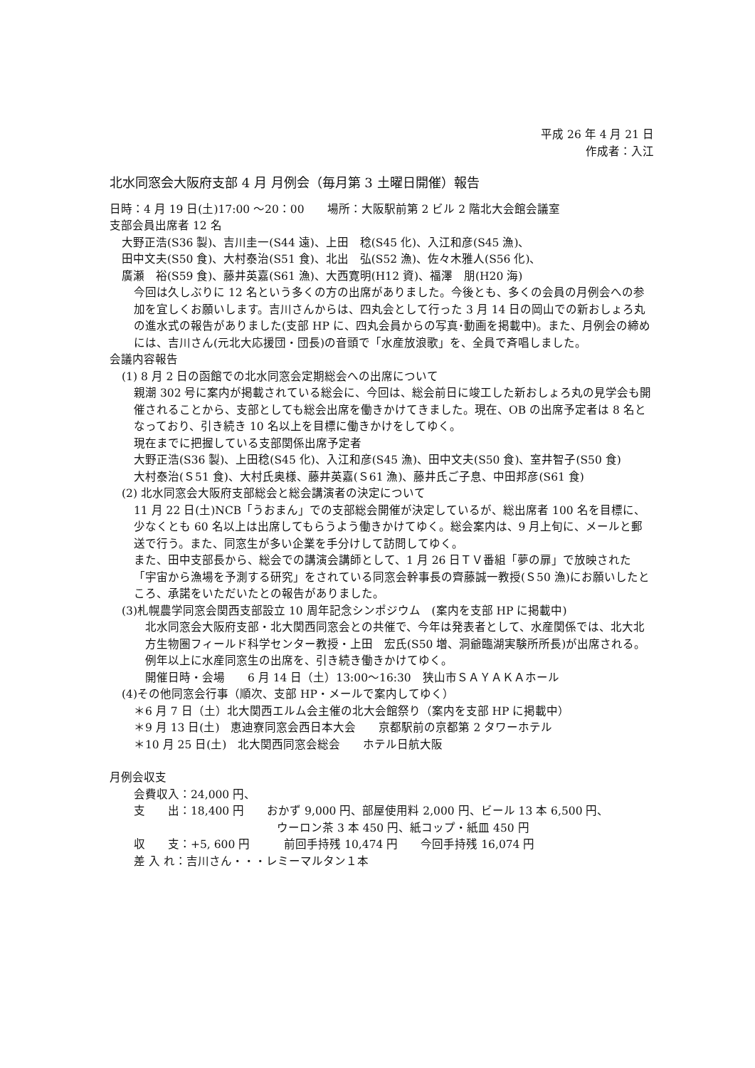平成 26 年 4 月 21 日
作成者：入江
北水同窓会大阪府支部 4 月 月例会（毎月第 3 土曜日開催）報告
日時：4 月 19 日(土)17:00 ～20：00　　場所：大阪駅前第 2 ビル 2 階北大会館会議室
支部会員出席者 12 名
大野正浩(S36 製)、吉川圭一(S44 遠)、上田　稔(S45 化)、入江和彦(S45 漁)、
田中文夫(S50 食)、大村泰治(S51 食)、北出　弘(S52 漁)、佐々木雅人(S56 化)、
廣瀬　裕(S59 食)、藤井英嘉(S61 漁)、大西寛明(H12 資)、福澤　朋(H20 海)
今回は久しぶりに 12 名という多くの方の出席がありました。今後とも、多くの会員の月例会への参加を宜しくお願いします。吉川さんからは、四丸会として行った 3 月 14 日の岡山での新おしょろ丸の進水式の報告がありました(支部 HP に、四丸会員からの写真･動画を掲載中)。また、月例会の締めには、吉川さん(元北大応援団・団長)の音頭で「水産放浪歌」を、全員で斉唱しました。
会議内容報告
(1) 8 月 2 日の函館での北水同窓会定期総会への出席について
親潮 302 号に案内が掲載されている総会に、今回は、総会前日に竣工した新おしょろ丸の見学会も開催されることから、支部としても総会出席を働きかけてきました。現在、OB の出席予定者は 8 名となっており、引き続き 10 名以上を目標に働きかけをしてゆく。
現在までに把握している支部関係出席予定者
大野正浩(S36 製)、上田稔(S45 化)、入江和彦(S45 漁)、田中文夫(S50 食)、室井智子(S50 食)
大村泰治(Ｓ51 食)、大村氏奥様、藤井英嘉(Ｓ61 漁)、藤井氏ご子息、中田邦彦(S61 食)
(2) 北水同窓会大阪府支部総会と総会講演者の決定について
11 月 22 日(土)NCB「うおまん」での支部総会開催が決定しているが、総出席者 100 名を目標に、少なくとも 60 名以上は出席してもらうよう働きかけてゆく。総会案内は、9 月上旬に、メールと郵送で行う。また、同窓生が多い企業を手分けして訪問してゆく。
また、田中支部長から、総会での講演会講師として、1 月 26 日ＴＶ番組「夢の扉」で放映された「宇宙から漁場を予測する研究」をされている同窓会幹事長の齊藤誠一教授(Ｓ50 漁)にお願いしたところ、承諾をいただいたとの報告がありました。
(3)札幌農学同窓会関西支部設立 10 周年記念シンポジウム　(案内を支部 HP に掲載中)
北水同窓会大阪府支部・北大関西同窓会との共催で、今年は発表者として、水産関係では、北大北方生物圏フィールド科学センター教授・上田　宏氏(S50 増、洞爺臨湖実験所所長)が出席される。例年以上に水産同窓生の出席を、引き続き働きかけてゆく。
開催日時・会場　　6 月 14 日（土）13:00～16:30　狭山市ＳＡＹＡＫＡホール
(4)その他同窓会行事（順次、支部 HP・メールで案内してゆく）
＊6 月 7 日（土）北大関西エルム会主催の北大会館祭り（案内を支部 HP に掲載中）
＊9 月 13 日(土)　恵迪寮同窓会西日本大会　　京都駅前の京都第 2 タワーホテル
＊10 月 25 日(土)　北大関西同窓会総会　　ホテル日航大阪
月例会収支
会費収入：24,000 円、
支　　出：18,400 円　　おかず 9,000 円、部屋使用料 2,000 円、ビール 13 本 6,500 円、
ウーロン茶 3 本 450 円、紙コップ・紙皿 450 円
収　　支：+5, 600 円　　　前回手持残 10,474 円　　今回手持残 16,074 円
差 入 れ：吉川さん・・・レミーマルタン１本